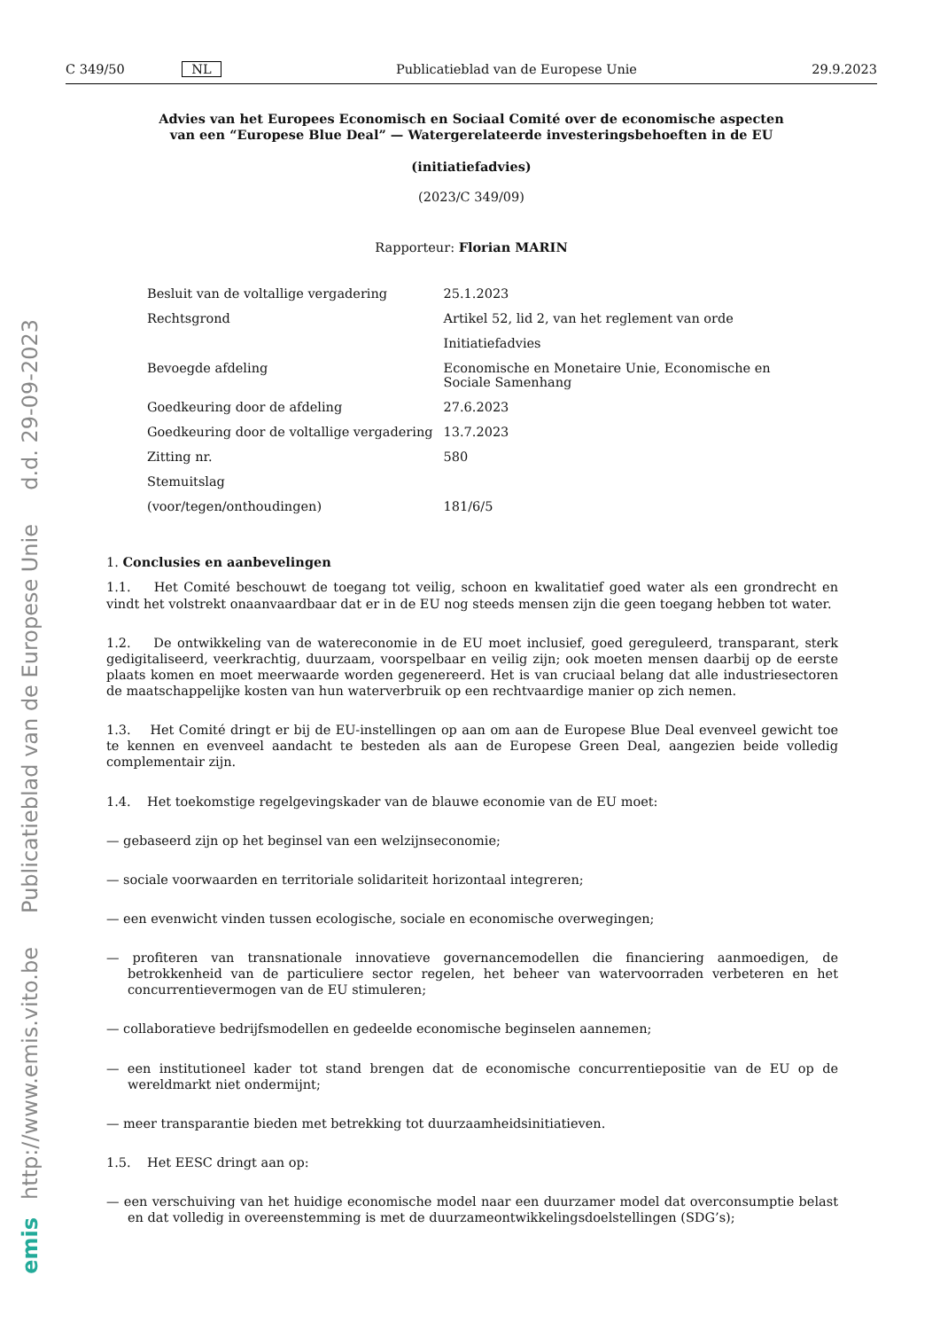http://www.emis.vito.be Publicatieblad van de Europese Unie d.d. 29-09-2023
emis
C 349/50 NL Publicatieblad van de Europese Unie 29.9.2023
Advies van het Europees Economisch en Sociaal Comité over de economische aspecten van een “Europese Blue Deal” — Watergerelateerde investeringsbehoeften in de EU
(initiatiefadvies)
(2023/C 349/09)
Rapporteur: Florian MARIN
| Besluit van de voltallige vergadering | 25.1.2023 |
| Rechtsgrond | Artikel 52, lid 2, van het reglement van orde |
| | Initiatiefadvies |
| Bevoegde afdeling | Economische en Monetaire Unie, Economische en Sociale Samenhang |
| Goedkeuring door de afdeling | 27.6.2023 |
| Goedkeuring door de voltallige vergadering | 13.7.2023 |
| Zitting nr. | 580 |
| Stemuitslag | |
| (voor/tegen/onthoudingen) | 181/6/5 |
1. Conclusies en aanbevelingen
1.1. Het Comité beschouwt de toegang tot veilig, schoon en kwalitatief goed water als een grondrecht en vindt het volstrekt onaanvaardbaar dat er in de EU nog steeds mensen zijn die geen toegang hebben tot water.
1.2. De ontwikkeling van de watereconomie in de EU moet inclusief, goed gereguleerd, transparant, sterk gedigitaliseerd, veerkrachtig, duurzaam, voorspelbaar en veilig zijn; ook moeten mensen daarbij op de eerste plaats komen en moet meerwaarde worden gegenereerd. Het is van cruciaal belang dat alle industriesectoren de maatschappelijke kosten van hun waterverbruik op een rechtvaardige manier op zich nemen.
1.3. Het Comité dringt er bij de EU-instellingen op aan om aan de Europese Blue Deal evenveel gewicht toe te kennen en evenveel aandacht te besteden als aan de Europese Green Deal, aangezien beide volledig complementair zijn.
1.4. Het toekomstige regelgevingskader van de blauwe economie van de EU moet:
— gebaseerd zijn op het beginsel van een welzijnseconomie;
— sociale voorwaarden en territoriale solidariteit horizontaal integreren;
— een evenwicht vinden tussen ecologische, sociale en economische overwegingen;
— profiteren van transnationale innovatieve governancemodellen die financiering aanmoedigen, de betrokkenheid van de particuliere sector regelen, het beheer van watervoorraden verbeteren en het concurrentievermogen van de EU stimuleren;
— collaboratieve bedrijfsmodellen en gedeelde economische beginselen aannemen;
— een institutioneel kader tot stand brengen dat de economische concurrentiepositie van de EU op de wereldmarkt niet ondermijnt;
— meer transparantie bieden met betrekking tot duurzaamheidsinitiatieven.
1.5. Het EESC dringt aan op:
— een verschuiving van het huidige economische model naar een duurzamer model dat overconsumptie belast en dat volledig in overeenstemming is met de duurzameontwikkelingsdoelstellingen (SDG’s);